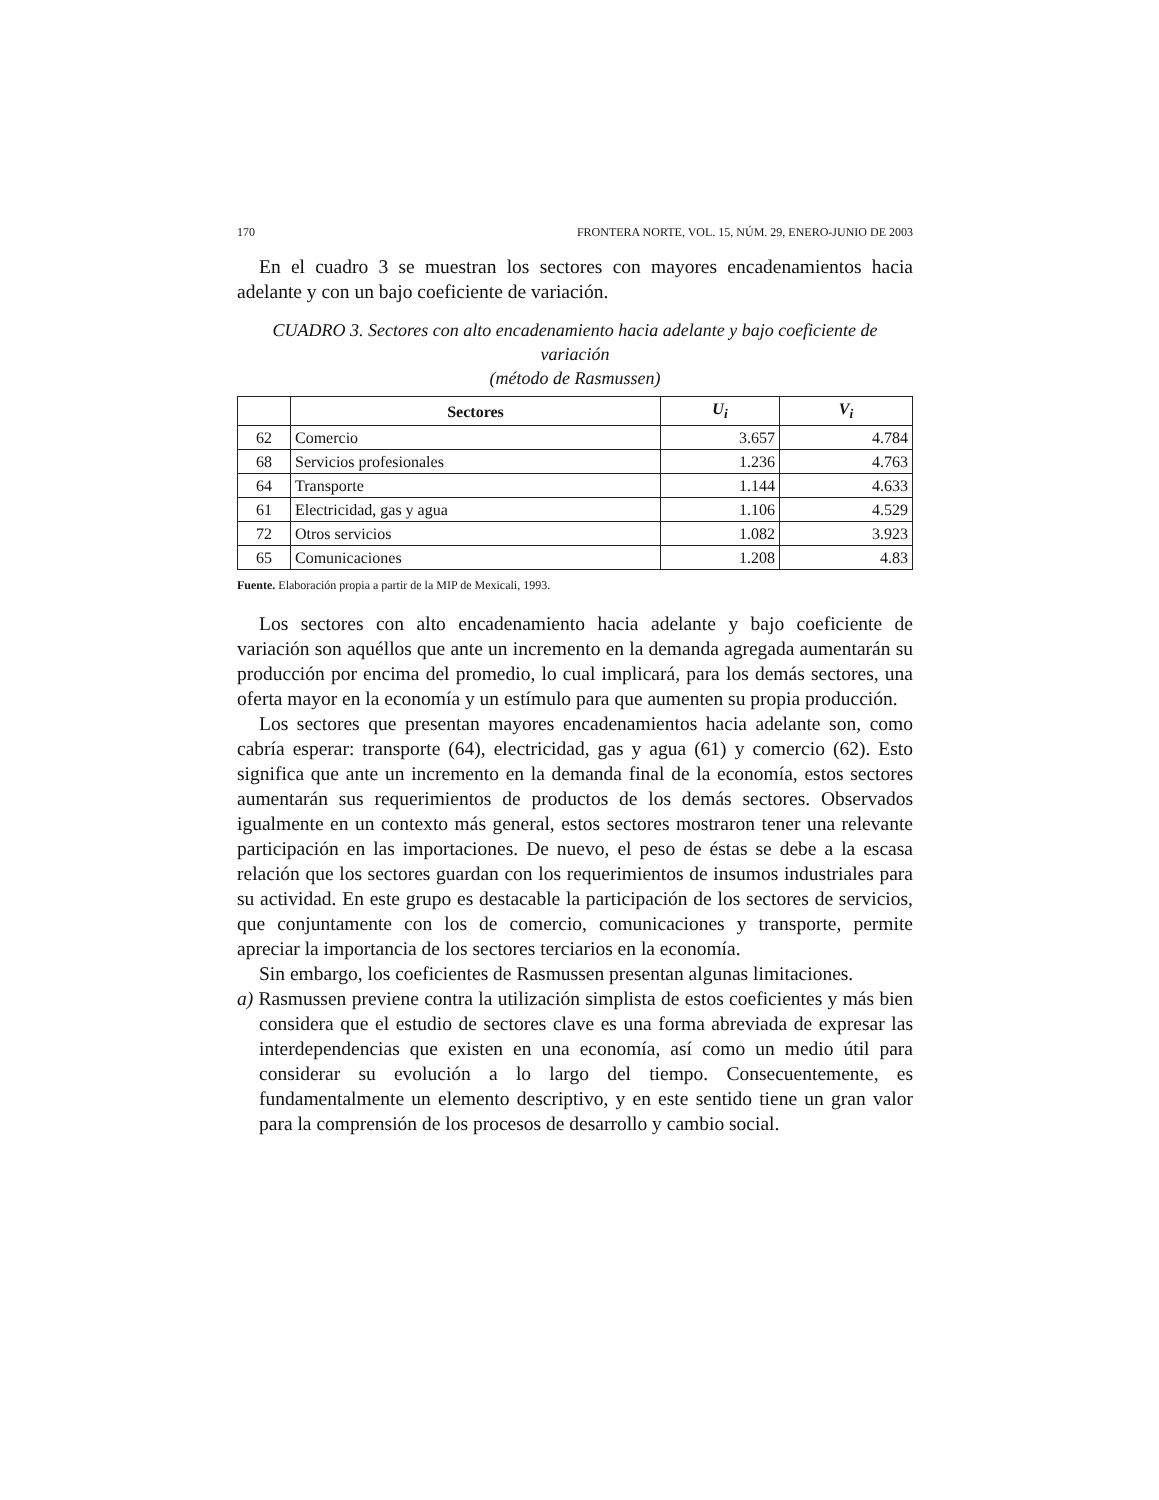170 FRONTERA NORTE, VOL. 15, NÚM. 29, ENERO-JUNIO DE 2003
En el cuadro 3 se muestran los sectores con mayores encadenamientos hacia adelante y con un bajo coeficiente de variación.
CUADRO 3. Sectores con alto encadenamiento hacia adelante y bajo coeficiente de variación
(método de Rasmussen)
| | Sectores | U<sub>i</sub> | V<sub>i</sub> |
| --- | --- | --- | --- |
| 62 | Comercio | 3.657 | 4.784 |
| 68 | Servicios profesionales | 1.236 | 4.763 |
| 64 | Transporte | 1.144 | 4.633 |
| 61 | Electricidad, gas y agua | 1.106 | 4.529 |
| 72 | Otros servicios | 1.082 | 3.923 |
| 65 | Comunicaciones | 1.208 | 4.83 |
Fuente. Elaboración propia a partir de la MIP de Mexicali, 1993.
Los sectores con alto encadenamiento hacia adelante y bajo coeficiente de variación son aquéllos que ante un incremento en la demanda agregada aumentarán su producción por encima del promedio, lo cual implicará, para los demás sectores, una oferta mayor en la economía y un estímulo para que aumenten su propia producción.
Los sectores que presentan mayores encadenamientos hacia adelante son, como cabría esperar: transporte (64), electricidad, gas y agua (61) y comercio (62). Esto significa que ante un incremento en la demanda final de la economía, estos sectores aumentarán sus requerimientos de productos de los demás sectores. Observados igualmente en un contexto más general, estos sectores mostraron tener una relevante participación en las importaciones. De nuevo, el peso de éstas se debe a la escasa relación que los sectores guardan con los requerimientos de insumos industriales para su actividad. En este grupo es destacable la participación de los sectores de servicios, que conjuntamente con los de comercio, comunicaciones y transporte, permite apreciar la importancia de los sectores terciarios en la economía.
Sin embargo, los coeficientes de Rasmussen presentan algunas limitaciones.
a) Rasmussen previene contra la utilización simplista de estos coeficientes y más bien considera que el estudio de sectores clave es una forma abreviada de expresar las interdependencias que existen en una economía, así como un medio útil para considerar su evolución a lo largo del tiempo. Consecuentemente, es fundamentalmente un elemento descriptivo, y en este sentido tiene un gran valor para la comprensión de los procesos de desarrollo y cambio social.